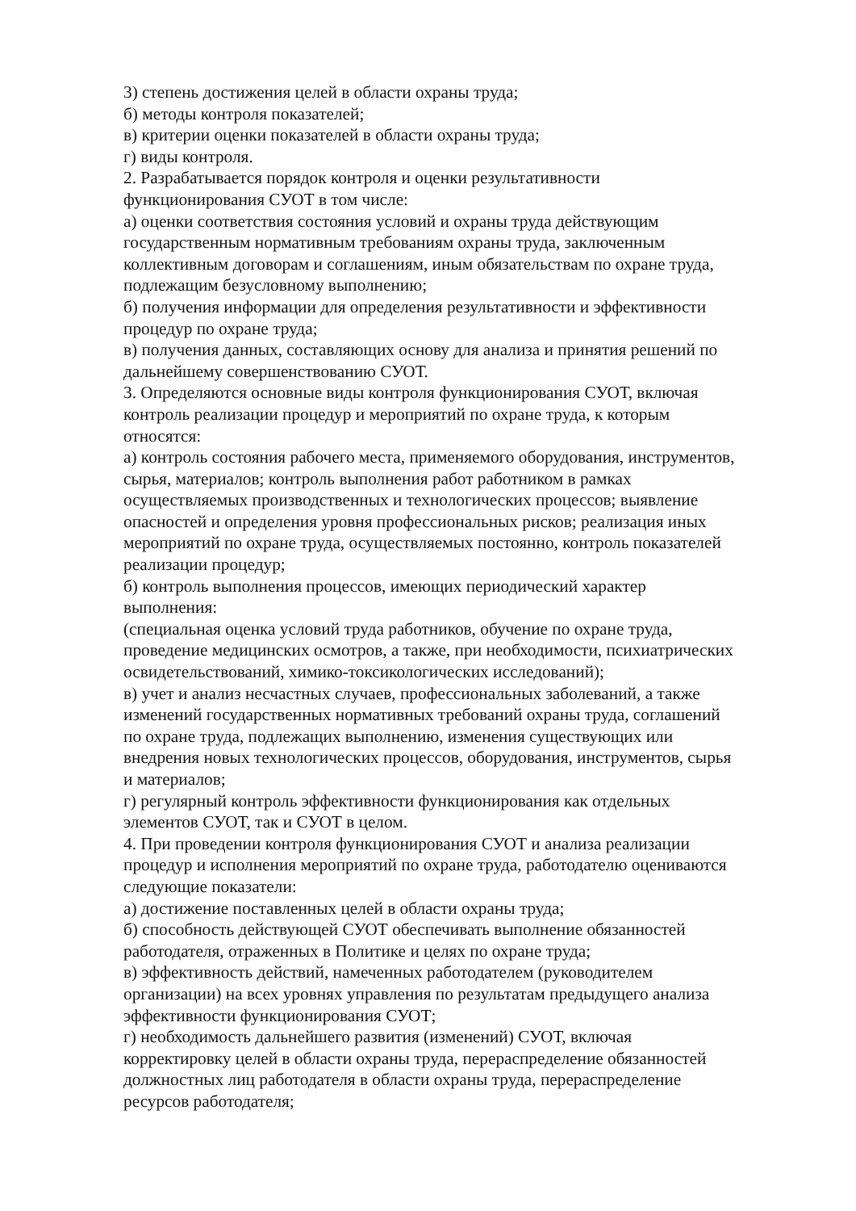3) степень достижения целей в области охраны труда;
б) методы контроля показателей;
в) критерии оценки показателей в области охраны труда;
г) виды контроля.
2. Разрабатывается порядок контроля и оценки результативности
функционирования СУОТ в том числе:
а) оценки соответствия состояния условий и охраны труда действующим
государственным нормативным требованиям охраны труда, заключенным
коллективным договорам и соглашениям, иным обязательствам по охране труда,
подлежащим безусловному выполнению;
б) получения информации для определения результативности и эффективности
процедур по охране труда;
в) получения данных, составляющих основу для анализа и принятия решений по
дальнейшему совершенствованию СУОТ.
3. Определяются основные виды контроля функционирования СУОТ, включая
контроль реализации процедур и мероприятий по охране труда, к которым
относятся:
а) контроль состояния рабочего места, применяемого оборудования, инструментов,
сырья, материалов; контроль выполнения работ работником в рамках
осуществляемых производственных и технологических процессов; выявление
опасностей и определения уровня профессиональных рисков; реализация иных
мероприятий по охране труда, осуществляемых постоянно, контроль показателей
реализации процедур;
б) контроль выполнения процессов, имеющих периодический характер
выполнения:
(специальная оценка условий труда работников, обучение по охране труда,
проведение медицинских осмотров, а также, при необходимости, психиатрических
освидетельствований, химико-токсикологических исследований);
в) учет и анализ несчастных случаев, профессиональных заболеваний, а также
изменений государственных нормативных требований охраны труда, соглашений
по охране труда, подлежащих выполнению, изменения существующих или
внедрения новых технологических процессов, оборудования, инструментов, сырья
и материалов;
г) регулярный контроль эффективности функционирования как отдельных
элементов СУОТ, так и СУОТ в целом.
4. При проведении контроля функционирования СУОТ и анализа реализации
процедур и исполнения мероприятий по охране труда, работодателю оцениваются
следующие показатели:
а) достижение поставленных целей в области охраны труда;
б) способность действующей СУОТ обеспечивать выполнение обязанностей
работодателя, отраженных в Политике и целях по охране труда;
в) эффективность действий, намеченных работодателем (руководителем
организации) на всех уровнях управления по результатам предыдущего анализа
эффективности функционирования СУОТ;
г) необходимость дальнейшего развития (изменений) СУОТ, включая
корректировку целей в области охраны труда, перераспределение обязанностей
должностных лиц работодателя в области охраны труда, перераспределение
ресурсов работодателя;